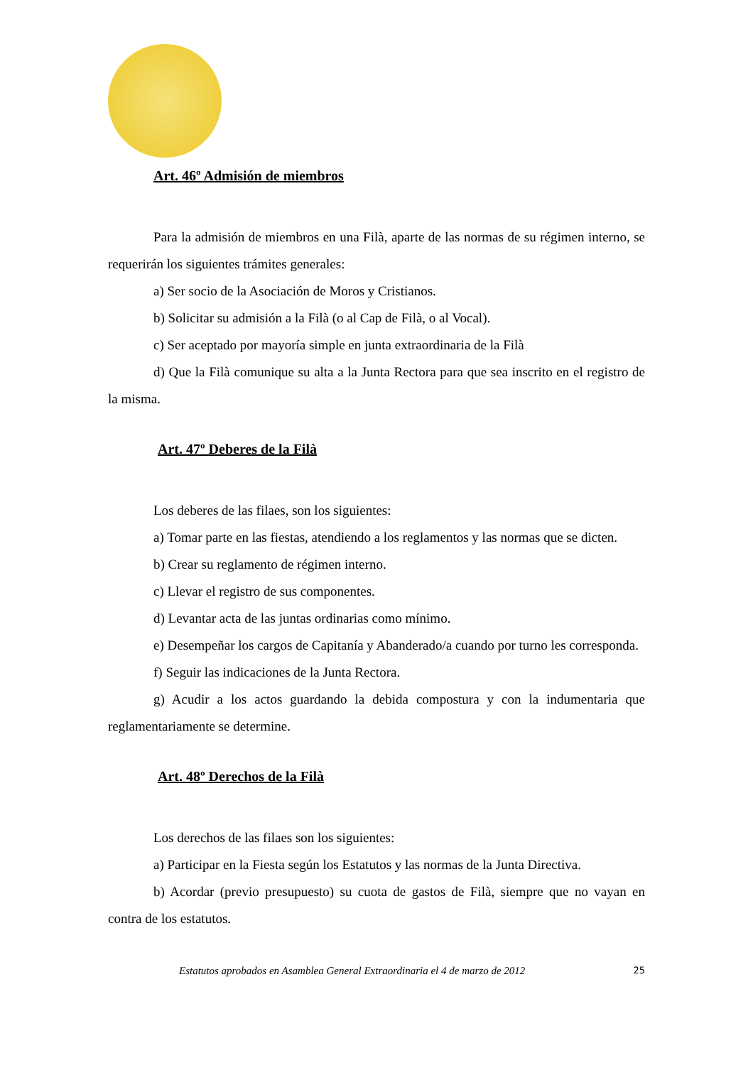Art. 46º Admisión de miembros
Para la admisión de miembros en una Filà, aparte de las normas de su régimen interno, se requerirán los siguientes trámites generales:
a) Ser socio de la Asociación de Moros y Cristianos.
b) Solicitar su admisión a la Filà (o al Cap de Filà, o al Vocal).
c) Ser aceptado por mayoría simple en junta extraordinaria de la Filà
d) Que la Filà comunique su alta a la Junta Rectora para que sea inscrito en el registro de la misma.
Art. 47º Deberes de la Filà
Los deberes de las filaes, son los siguientes:
a) Tomar parte en las fiestas, atendiendo a los reglamentos y las normas que se dicten.
b) Crear su reglamento de régimen interno.
c) Llevar el registro de sus componentes.
d) Levantar acta de las juntas ordinarias como mínimo.
e) Desempeñar los cargos de Capitanía y Abanderado/a cuando por turno les corresponda.
f) Seguir las indicaciones de la Junta Rectora.
g) Acudir a los actos guardando la debida compostura y con la indumentaria que reglamentariamente se determine.
Art. 48º Derechos de la Filà
Los derechos de las filaes son los siguientes:
a) Participar en la Fiesta según los Estatutos y las normas de la Junta Directiva.
b) Acordar (previo presupuesto) su cuota de gastos de Filà, siempre que no vayan en contra de los estatutos.
Estatutos aprobados en Asamblea General Extraordinaria el 4 de marzo de 2012 25